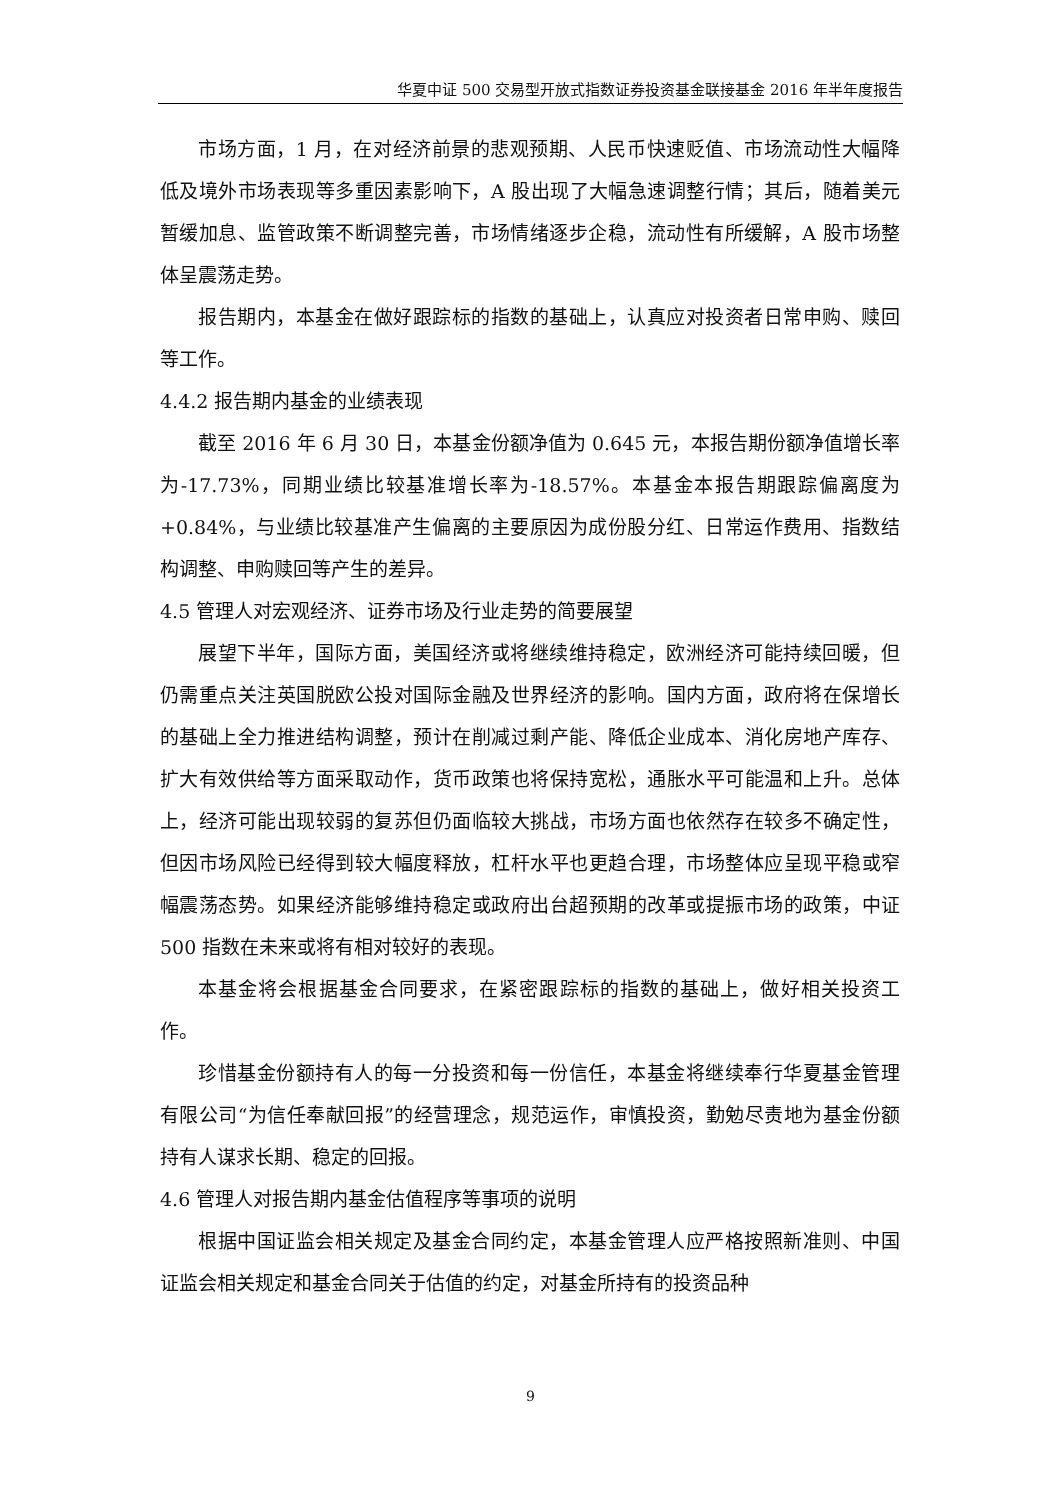华夏中证 500 交易型开放式指数证券投资基金联接基金 2016 年半年度报告
市场方面，1 月，在对经济前景的悲观预期、人民币快速贬值、市场流动性大幅降低及境外市场表现等多重因素影响下，A 股出现了大幅急速调整行情；其后，随着美元暂缓加息、监管政策不断调整完善，市场情绪逐步企稳，流动性有所缓解，A 股市场整体呈震荡走势。
报告期内，本基金在做好跟踪标的指数的基础上，认真应对投资者日常申购、赎回等工作。
4.4.2 报告期内基金的业绩表现
截至 2016 年 6 月 30 日，本基金份额净值为 0.645 元，本报告期份额净值增长率为-17.73%，同期业绩比较基准增长率为-18.57%。本基金本报告期跟踪偏离度为+0.84%，与业绩比较基准产生偏离的主要原因为成份股分红、日常运作费用、指数结构调整、申购赎回等产生的差异。
4.5 管理人对宏观经济、证券市场及行业走势的简要展望
展望下半年，国际方面，美国经济或将继续维持稳定，欧洲经济可能持续回暖，但仍需重点关注英国脱欧公投对国际金融及世界经济的影响。国内方面，政府将在保增长的基础上全力推进结构调整，预计在削减过剩产能、降低企业成本、消化房地产库存、扩大有效供给等方面采取动作，货币政策也将保持宽松，通胀水平可能温和上升。总体上，经济可能出现较弱的复苏但仍面临较大挑战，市场方面也依然存在较多不确定性，但因市场风险已经得到较大幅度释放，杠杆水平也更趋合理，市场整体应呈现平稳或窄幅震荡态势。如果经济能够维持稳定或政府出台超预期的改革或提振市场的政策，中证 500 指数在未来或将有相对较好的表现。
本基金将会根据基金合同要求，在紧密跟踪标的指数的基础上，做好相关投资工作。
珍惜基金份额持有人的每一分投资和每一份信任，本基金将继续奉行华夏基金管理有限公司“为信任奉献回报”的经营理念，规范运作，审慎投资，勤勉尽责地为基金份额持有人谋求长期、稳定的回报。
4.6 管理人对报告期内基金估值程序等事项的说明
根据中国证监会相关规定及基金合同约定，本基金管理人应严格按照新准则、中国证监会相关规定和基金合同关于估值的约定，对基金所持有的投资品种
9